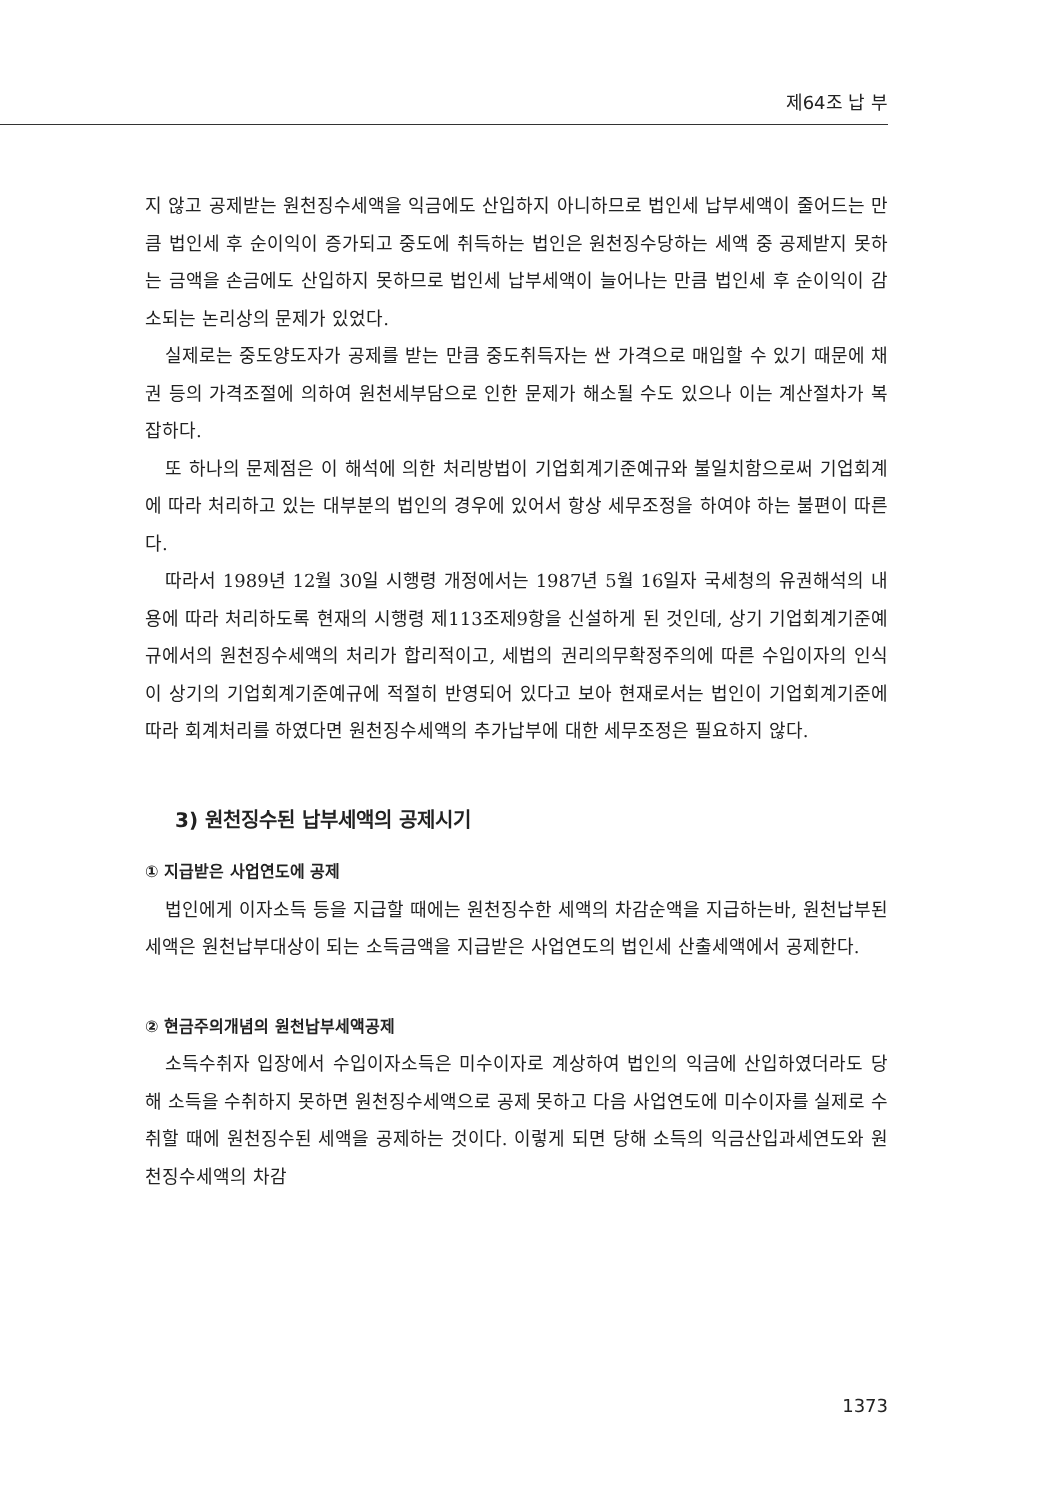제64조 납 부
지 않고 공제받는 원천징수세액을 익금에도 산입하지 아니하므로 법인세 납부세액이 줄어드는 만큼 법인세 후 순이익이 증가되고 중도에 취득하는 법인은 원천징수당하는 세액 중 공제받지 못하는 금액을 손금에도 산입하지 못하므로 법인세 납부세액이 늘어나는 만큼 법인세 후 순이익이 감소되는 논리상의 문제가 있었다.
실제로는 중도양도자가 공제를 받는 만큼 중도취득자는 싼 가격으로 매입할 수 있기 때문에 채권 등의 가격조절에 의하여 원천세부담으로 인한 문제가 해소될 수도 있으나 이는 계산절차가 복잡하다.
또 하나의 문제점은 이 해석에 의한 처리방법이 기업회계기준예규와 불일치함으로써 기업회계에 따라 처리하고 있는 대부분의 법인의 경우에 있어서 항상 세무조정을 하여야 하는 불편이 따른다.
따라서 1989년 12월 30일 시행령 개정에서는 1987년 5월 16일자 국세청의 유권해석의 내용에 따라 처리하도록 현재의 시행령 제113조제9항을 신설하게 된 것인데, 상기 기업회계기준예규에서의 원천징수세액의 처리가 합리적이고, 세법의 권리의무확정주의에 따른 수입이자의 인식이 상기의 기업회계기준예규에 적절히 반영되어 있다고 보아 현재로서는 법인이 기업회계기준에 따라 회계처리를 하였다면 원천징수세액의 추가납부에 대한 세무조정은 필요하지 않다.
3) 원천징수된 납부세액의 공제시기
① 지급받은 사업연도에 공제
법인에게 이자소득 등을 지급할 때에는 원천징수한 세액의 차감순액을 지급하는바, 원천납부된 세액은 원천납부대상이 되는 소득금액을 지급받은 사업연도의 법인세 산출세액에서 공제한다.
② 현금주의개념의 원천납부세액공제
소득수취자 입장에서 수입이자소득은 미수이자로 계상하여 법인의 익금에 산입하였더라도 당해 소득을 수취하지 못하면 원천징수세액으로 공제 못하고 다음 사업연도에 미수이자를 실제로 수취할 때에 원천징수된 세액을 공제하는 것이다. 이렇게 되면 당해 소득의 익금산입과세연도와 원천징수세액의 차감
1373